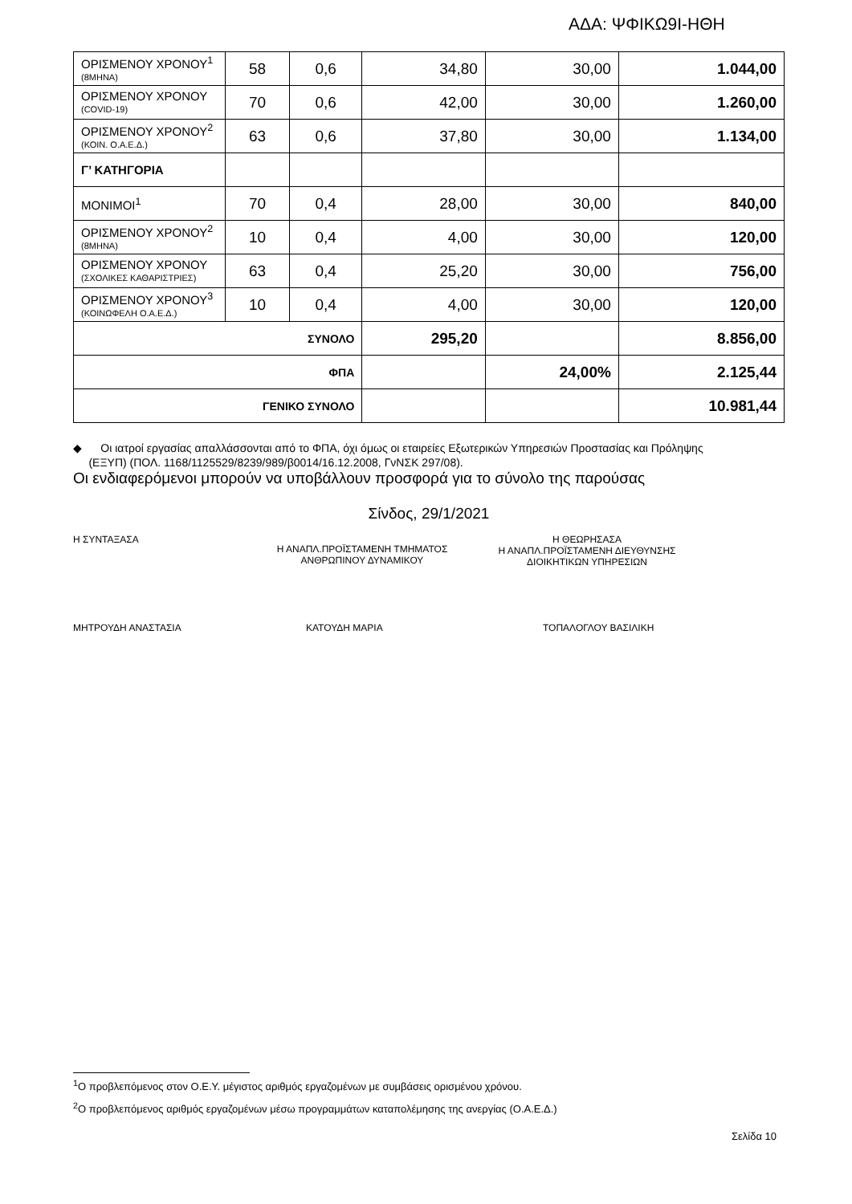ΑΔΑ: ΨΦΙΚΩ9Ι-ΗΘΗ
| ΟΡΙΣΜΕΝΟΥ ΧΡΟΝΟΥ<sup>1</sup> (8ΜΗΝΑ) | 58 | 0,6 | 34,80 | 30,00 | 1.044,00 |
| ΟΡΙΣΜΕΝΟΥ ΧΡΟΝΟΥ (COVID-19) | 70 | 0,6 | 42,00 | 30,00 | 1.260,00 |
| ΟΡΙΣΜΕΝΟΥ ΧΡΟΝΟΥ<sup>2</sup> (ΚΟΙΝ. Ο.Α.Ε.Δ.) | 63 | 0,6 | 37,80 | 30,00 | 1.134,00 |
| Γ’ ΚΑΤΗΓΟΡΙΑ | | | | | |
| ΜΟΝΙΜΟΙ<sup>1</sup> | 70 | 0,4 | 28,00 | 30,00 | 840,00 |
| ΟΡΙΣΜΕΝΟΥ ΧΡΟΝΟΥ<sup>2</sup> (8ΜΗΝΑ) | 10 | 0,4 | 4,00 | 30,00 | 120,00 |
| ΟΡΙΣΜΕΝΟΥ ΧΡΟΝΟΥ (ΣΧΟΛΙΚΕΣ ΚΑΘΑΡΙΣΤΡΙΕΣ) | 63 | 0,4 | 25,20 | 30,00 | 756,00 |
| ΟΡΙΣΜΕΝΟΥ ΧΡΟΝΟΥ<sup>3</sup> (ΚΟΙΝΩΦΕΛΗ Ο.Α.Ε.Δ.) | 10 | 0,4 | 4,00 | 30,00 | 120,00 |
| ΣΥΝΟΛΟ | | | 295,20 | | 8.856,00 |
| ΦΠΑ | | | | 24,00% | 2.125,44 |
| ΓΕΝΙΚΟ ΣΥΝΟΛΟ | | | | | 10.981,44 |
◆ Οι ιατροί εργασίας απαλλάσσονται από το ΦΠΑ, όχι όμως οι εταιρείες Εξωτερικών Υπηρεσιών Προστασίας και Πρόληψης
(ΕΞΥΠ) (ΠΟΛ. 1168/1125529/8239/989/β0014/16.12.2008, ΓνΝΣΚ 297/08).
Οι ενδιαφερόμενοι μπορούν να υποβάλλουν προσφορά για το σύνολο της παρούσας
Σίνδος, 29/1/2021
Η ΣΥΝΤΑΞΑΣΑ
Η ΑΝΑΠΛ.ΠΡΟΪΣΤΑΜΕΝΗ ΤΜΗΜΑΤΟΣ
ΑΝΘΡΩΠΙΝΟΥ ΔΥΝΑΜΙΚΟΥ
Η ΘΕΩΡΗΣΑΣΑ
Η ΑΝΑΠΛ.ΠΡΟΪΣΤΑΜΕΝΗ ΔΙΕΥΘΥΝΣΗΣ
ΔΙΟΙΚΗΤΙΚΩΝ ΥΠΗΡΕΣΙΩΝ
ΜΗΤΡΟΥΔΗ ΑΝΑΣΤΑΣΙΑ ΚΑΤΟΥΔΗ ΜΑΡΙΑ ΤΟΠΑΛΟΓΛΟΥ ΒΑΣΙΛΙΚΗ
<sup>1</sup> Ο προβλεπόμενος στον Ο.Ε.Υ. μέγιστος αριθμός εργαζομένων με συμβάσεις ορισμένου χρόνου.
<sup>2</sup> Ο προβλεπόμενος αριθμός εργαζομένων μέσω προγραμμάτων καταπολέμησης της ανεργίας (Ο.Α.Ε.Δ.)
Σελίδα 10